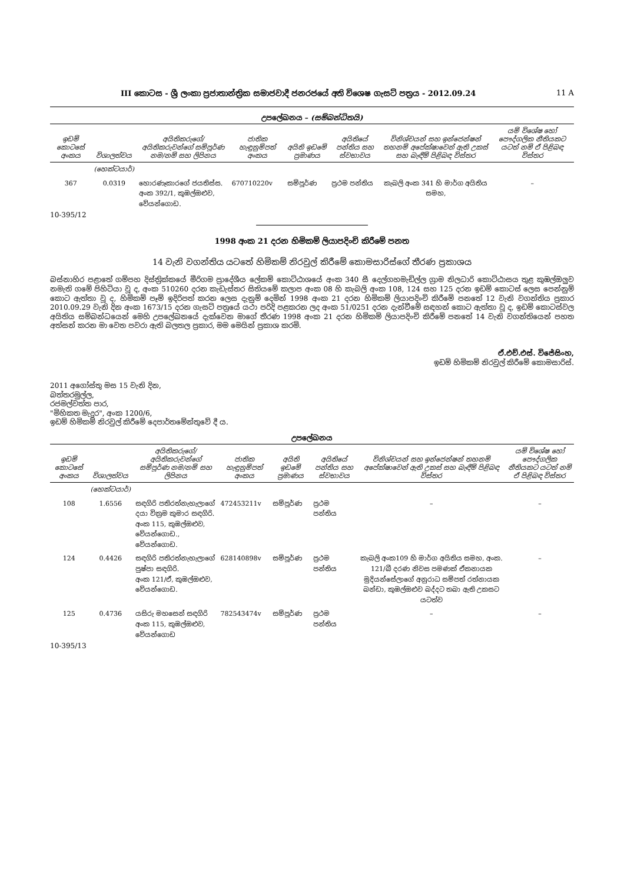III කොටස - ශ්‍රී ලංකා ප්‍රජාතාන්ත්‍රික සමාජවාදී ජනරජයේ අති විශෙෂ ගැසට් පත්‍රය - 2012.09.24 11 A
උපලේඛනය – (සම්බන්ධිතයි)
| ඉඩම් කොටසේ අංකය | විශාලත්වය | අයිතිකරුගේ/අයිතිකරුවන්ගේ සම්පූර්ණ නම/නම් සහ ලිපිනය | ජාතික හැඳුනුම්පත් අංකය | අයිති ඉඩමේ ප්‍රමාණය | අයිතියේ පන්තිය සහ ස්වභාවය | විනිශ්චයන් සහ ඉන්ජෙන්ෂන් තහනම් අපේක්ෂාවෙන් ඇති උකස් සහ බැඳීම් පිළිබඳ විස්තර | යම් විශේෂ හෝ පෞද්ගලික නීතියකට යටත් නම් ඒ පිළිබඳ විස්තර |
| --- | --- | --- | --- | --- | --- | --- | --- |
| | (හෙක්ටයාර්) | | | | | | |
| 367 | 0.0319 | හොරණෑකාරගේ ජයතිස්ස. අංක 392/1, කුඹල්ඔළුව, වේයන්ගොඩ. | 670710220v | සම්පූර්ණ | ප්‍රථම පන්තිය | කැබලි අංක 341 හි මාර්ග අයිතිය සමහ, | – |
10-395/12
1998 අංක 21 දරන හිමිකම් ලියාපදිංචි කිරීමේ පනත
14 වැනි වගන්තිය යටතේ හිමිකම් නිරවුල් කිරීමේ කොමසාරිස්ගේ තීරණ ප්‍රකාශය
බස්නාහිර පළාතේ ගම්පහ දිස්ත්‍රික්කයේ මීරිගම ප්‍රාදේශීය ලේකම් කොට්ඨාශයේ අංක 340 සී දෙල්ගහමැඩිල්ල ග්‍රාම නිලධාරි කොට්ඨාසය තුළ කුඹල්ඔලුව නමැති ගමේ පිහිටියා වූ ද, අංක 510260 දරන කැඩැස්තර සිතියමේ කලාප අංක 08 හි කැබලි අංක 108, 124 සහ 125 දරන ඉඩම් කොටස් ලෙස පෙන්නුම් කොට ඇත්තා වූ ද, හිමිකම් පෑම් ඉදිරිපත් කරන ලෙස දැනුම් දෙමින් 1998 අංක 21 දරන හිමිකම් ලියාපදිංචි කිරීමේ පනතේ 12 වැනි වගන්තිය ප්‍රකාර 2010.09.29 වැනි දින අංක 1673/15 දරන ගැසට් පත්‍රයේ යථා පරිදි පළකරන ලද අංක 51/0251 දරන දැන්වීමේ සඳහන් කොට ඇත්තා වූ ද, ඉඩම් කොටස්වල අයිතිය සම්බන්ධයෙන් මෙහි උපලේඛනයේ දැක්වෙන මාගේ තීරණ 1998 අංක 21 දරන හිමිකම් ලියාපදිංචි කිරීමේ පනතේ 14 වැනි වගන්තියෙන් පහත අත්සන් කරන මා වෙත පවරා ඇති බලතල ප්‍රකාර, මම මෙයින් ප්‍රකාශ කරමි.
ඒ.එච්.එස්. විජේසිංහ,
ඉඩම් හිමිකම් නිරවුල් කිරීමේ කොමසාරිස්.
2011 අගෝස්තු මස 15 වැනි දින,
බත්තරමුල්ල,
රජමල්වත්ත පාර,
"මිහිකත මැදුර", අංක 1200/6,
ඉඩම් හිමිකම් නිරවුල් කිරීමේ දෙපාර්තමේන්තුවේ දී ය.
උපලේඛනය
| ඉඩම් කොටසේ අංකය | විශාලත්වය | අයිතිකරුගේ/අයිතිකරුවන්ගේ සම්පූර්ණ නම/නම් සහ ලිපිනය | ජාතික හැඳුනුම්පත් අංකය | අයිති ඉඩමේ ප්‍රමාණය | අයිතියේ පන්තිය සහ ස්වභාවය | විනිශ්චයන් සහ ඉන්ජෙන්ෂන් තහනම් අපේක්ෂාවෙන් ඇති උකස් සහ බැඳීම් පිළිබඳ විස්තර | යම් විශේෂ හෝ පෞද්ගලික නීතියකට යටත් නම් ඒ පිළිබඳ විස්තර |
| --- | --- | --- | --- | --- | --- | --- | --- |
| | (හෙක්ටයාර්) | | | | | | |
| 108 | 1.6556 | සඳගිරි පතිරත්නැහැලාගේ දයා වික්‍රම කුමාර සඳගිරි. අංක 115, කුඹල්ඔළුව, වේයන්ගොඩ., වේයන්ගොඩ. | 472453211v | සම්පූර්ණ | ප්‍රථම පන්තිය | – | – |
| 124 | 0.4426 | සඳගිරි පතිරත්නැහැලාගේ පුෂ්පා සඳගිරි. අංක 121/ඒ, කුඹල්ඔළුව, වේයන්ගොඩ. | 628140898v | සම්පූර්ණ | ප්‍රථම පන්තිය | කැබලි අංක109 හි මාර්ග අයිතිය සමහ, අංක. 121/බී දරණ නිවස පමණක් ඒකනායක මුදියන්සේලාගේ අනුරාධ සම්පත් රත්නායක බන්ඩා, කුඹල්ඔළුව බද්දට තබා ඇති උකසට යටත්ව | – |
| 125 | 0.4736 | යසිරු මහසෙන් සඳගිරි අංක 115, කුඹල්ඔළුව, වේයන්ගොඩ | 782543474v | සම්පූර්ණ | ප්‍රථම පන්තිය | – | – |
10-395/13